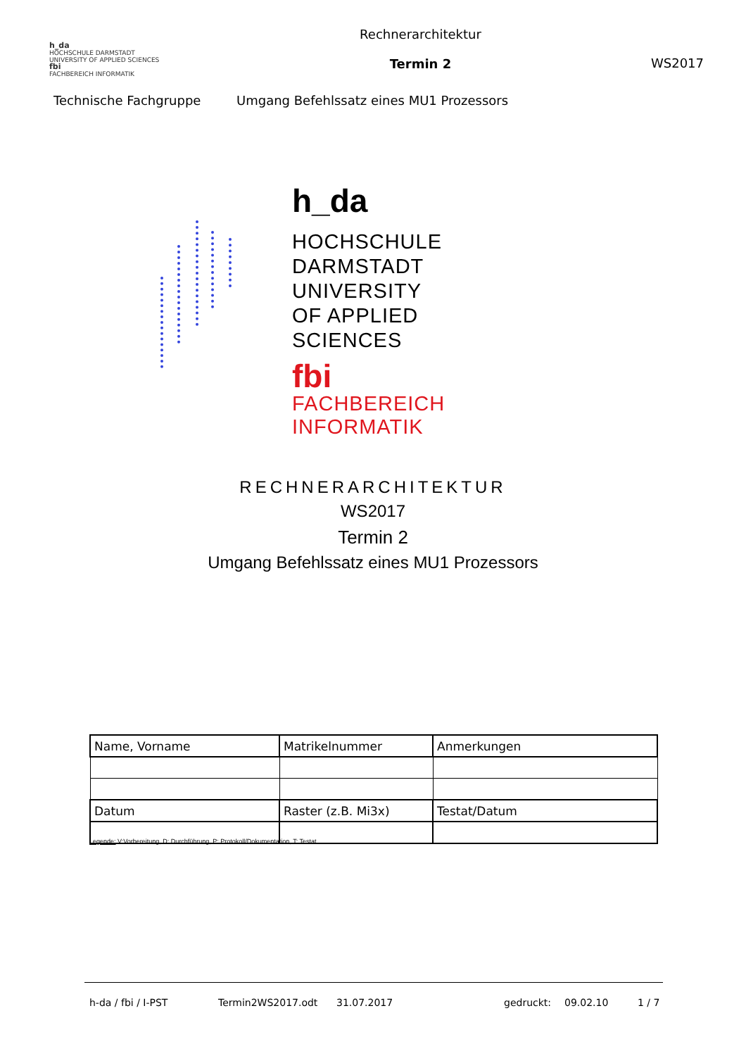h_da
HOCHSCHULE DARMSTADT
UNIVERSITY OF APPLIED SCIENCES
fbi
FACHBEREICH INFORMATIK
Rechnerarchitektur
Termin 2
WS2017
Technische Fachgruppe
Umgang Befehlssatz eines MU1 Prozessors
h_da
HOCHSCHULE DARMSTADT
UNIVERSITY OF APPLIED SCIENCES
fbi
FACHBEREICH INFORMATIK
RECHNERARCHITEKTUR
WS2017
Termin 2
Umgang Befehlssatz eines MU1 Prozessors
| Name, Vorname | Matrikelnummer | Anmerkungen |
| Datum | Raster (z.B. Mi3x) | Testat/Datum |
Legende: V:Vorbereitung, D: Durchführung, P: Protokoll/Dokumentation, T: Testat
h-da / fbi / I-PST Termin2WS2017.odt 31.07.2017 gedruckt: 09.02.10 1 / 7